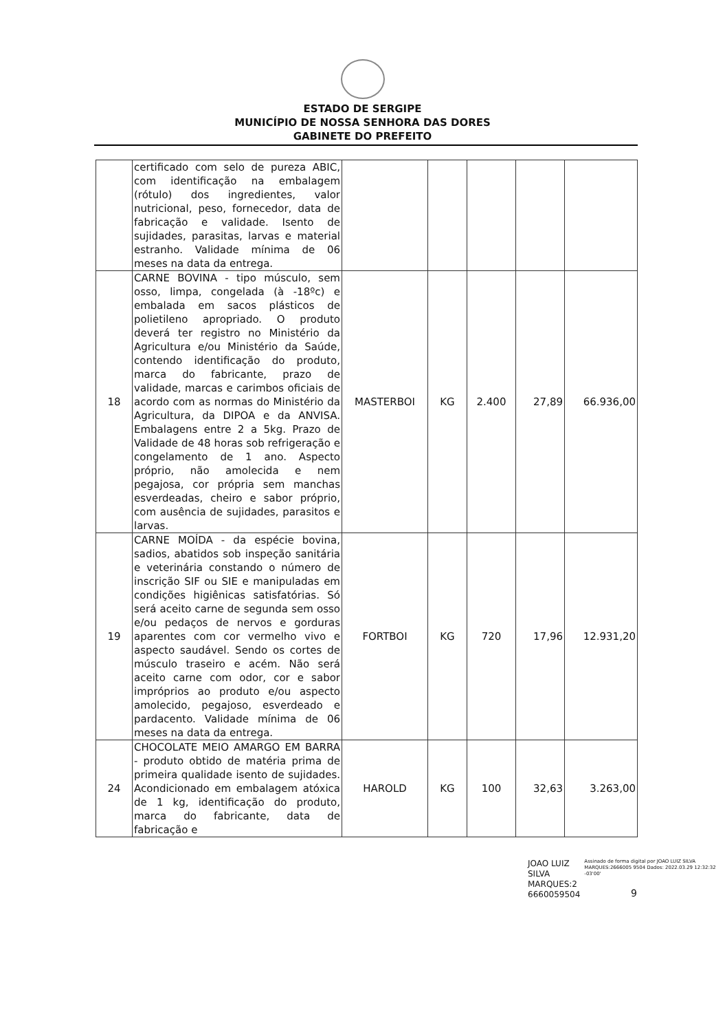ESTADO DE SERGIPE
MUNICÍPIO DE NOSSA SENHORA DAS DORES
GABINETE DO PREFEITO
| | certificado com selo de pureza ABIC, com identificação na embalagem (rótulo) dos ingredientes, valor nutricional, peso, fornecedor, data de fabricação e validade. Isento de sujidades, parasitas, larvas e material estranho. Validade mínima de 06 meses na data da entrega. | | | | | |
| 18 | CARNE BOVINA - tipo músculo, sem osso, limpa, congelada (à -18ºc) e embalada em sacos plásticos de polietileno apropriado. O produto deverá ter registro no Ministério da Agricultura e/ou Ministério da Saúde, contendo identificação do produto, marca do fabricante, prazo de validade, marcas e carimbos oficiais de acordo com as normas do Ministério da Agricultura, da DIPOA e da ANVISA. Embalagens entre 2 a 5kg. Prazo de Validade de 48 horas sob refrigeração e congelamento de 1 ano. Aspecto próprio, não amolecida e nem pegajosa, cor própria sem manchas esverdeadas, cheiro e sabor próprio, com ausência de sujidades, parasitos e larvas. | MASTERBOI | KG | 2.400 | 27,89 | 66.936,00 |
| 19 | CARNE MOÍDA - da espécie bovina, sadios, abatidos sob inspeção sanitária e veterinária constando o número de inscrição SIF ou SIE e manipuladas em condições higiênicas satisfatórias. Só será aceito carne de segunda sem osso e/ou pedaços de nervos e gorduras aparentes com cor vermelho vivo e aspecto saudável. Sendo os cortes de músculo traseiro e acém. Não será aceito carne com odor, cor e sabor impróprios ao produto e/ou aspecto amolecido, pegajoso, esverdeado e pardacento. Validade mínima de 06 meses na data da entrega. | FORTBOI | KG | 720 | 17,96 | 12.931,20 |
| 24 | CHOCOLATE MEIO AMARGO EM BARRA - produto obtido de matéria prima de primeira qualidade isento de sujidades. Acondicionado em embalagem atóxica de 1 kg, identificação do produto, marca do fabricante, data de fabricação e | HAROLD | KG | 100 | 32,63 | 3.263,00 |
JOAO LUIZ
SILVA
MARQUES:2
6660059504
Assinado de forma digital por JOAO LUIZ SILVA MARQUES:2666005 9504 Dados: 2022.03.29 12:32:32 -03'00'
9